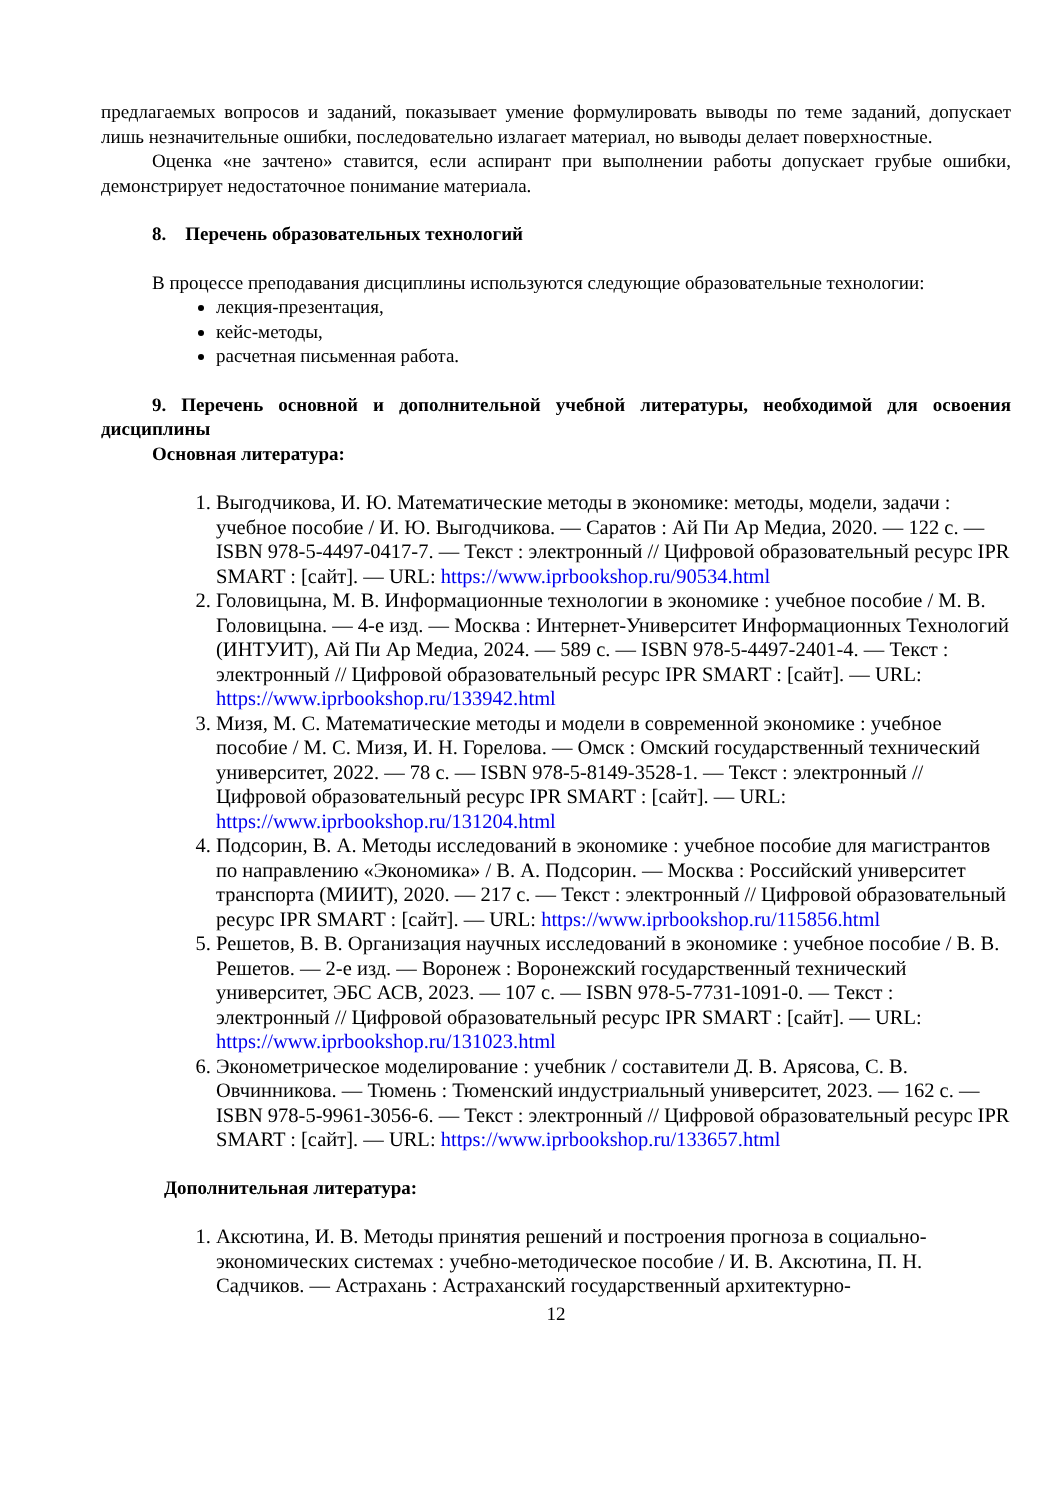предлагаемых вопросов и заданий, показывает умение формулировать выводы по теме заданий, допускает лишь незначительные ошибки, последовательно излагает материал, но выводы делает поверхностные.
Оценка «не зачтено» ставится, если аспирант при выполнении работы допускает грубые ошибки, демонстрирует недостаточное понимание материала.
8. Перечень образовательных технологий
В процессе преподавания дисциплины используются следующие образовательные технологии:
лекция-презентация,
кейс-методы,
расчетная письменная работа.
9. Перечень основной и дополнительной учебной литературы, необходимой для освоения дисциплины
Основная литература:
1. Выгодчикова, И. Ю. Математические методы в экономике: методы, модели, задачи : учебное пособие / И. Ю. Выгодчикова. — Саратов : Ай Пи Ар Медиа, 2020. — 122 c. — ISBN 978-5-4497-0417-7. — Текст : электронный // Цифровой образовательный ресурс IPR SMART : [сайт]. — URL: https://www.iprbookshop.ru/90534.html
2. Головицына, М. В. Информационные технологии в экономике : учебное пособие / М. В. Головицына. — 4-е изд. — Москва : Интернет-Университет Информационных Технологий (ИНТУИТ), Ай Пи Ар Медиа, 2024. — 589 c. — ISBN 978-5-4497-2401-4. — Текст : электронный // Цифровой образовательный ресурс IPR SMART : [сайт]. — URL: https://www.iprbookshop.ru/133942.html
3. Мизя, М. С. Математические методы и модели в современной экономике : учебное пособие / М. С. Мизя, И. Н. Горелова. — Омск : Омский государственный технический университет, 2022. — 78 c. — ISBN 978-5-8149-3528-1. — Текст : электронный // Цифровой образовательный ресурс IPR SMART : [сайт]. — URL: https://www.iprbookshop.ru/131204.html
4. Подсорин, В. А. Методы исследований в экономике : учебное пособие для магистрантов по направлению «Экономика» / В. А. Подсорин. — Москва : Российский университет транспорта (МИИТ), 2020. — 217 c. — Текст : электронный // Цифровой образовательный ресурс IPR SMART : [сайт]. — URL: https://www.iprbookshop.ru/115856.html
5. Решетов, В. В. Организация научных исследований в экономике : учебное пособие / В. В. Решетов. — 2-е изд. — Воронеж : Воронежский государственный технический университет, ЭБС АСВ, 2023. — 107 c. — ISBN 978-5-7731-1091-0. — Текст : электронный // Цифровой образовательный ресурс IPR SMART : [сайт]. — URL: https://www.iprbookshop.ru/131023.html
6. Эконометрическое моделирование : учебник / составители Д. В. Арясова, С. В. Овчинникова. — Тюмень : Тюменский индустриальный университет, 2023. — 162 c. — ISBN 978-5-9961-3056-6. — Текст : электронный // Цифровой образовательный ресурс IPR SMART : [сайт]. — URL: https://www.iprbookshop.ru/133657.html
Дополнительная литература:
1. Аксютина, И. В. Методы принятия решений и построения прогноза в социально-экономических системах : учебно-методическое пособие / И. В. Аксютина, П. Н. Садчиков. — Астрахань : Астраханский государственный архитектурно-
12